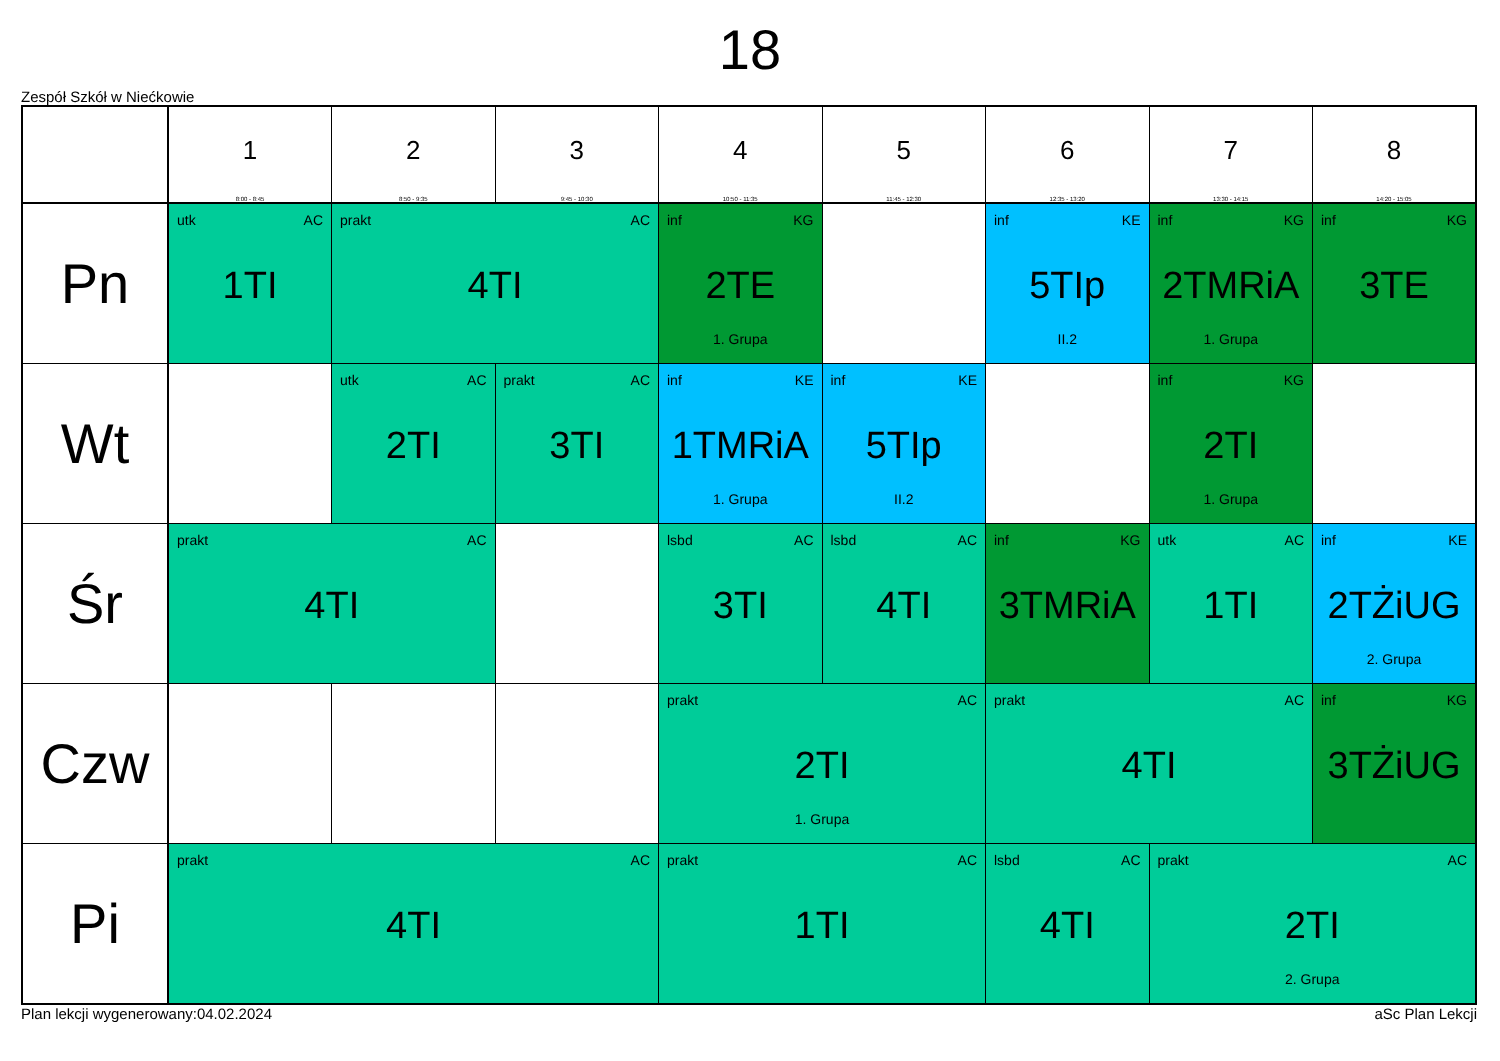18
Zespół Szkół w Niećkowie
| | 1 8:00 - 8:45 | 2 8:50 - 9:35 | 3 9:45 - 10:30 | 4 10:50 - 11:35 | 5 11:45 - 12:30 | 6 12:35 - 13:20 | 7 13:30 - 14:15 | 8 14:20 - 15:05 |
| --- | --- | --- | --- | --- | --- | --- | --- | --- |
| Pn | utk AC 1TI | prakt AC 4TI | | inf KG 2TE 1. Grupa | | inf KE 5TIp II.2 | inf KG 2TMRiA 1. Grupa | inf KG 3TE |
| Wt | | utk AC 2TI | prakt AC 3TI | inf KE 1TMRiA 1. Grupa | inf KE 5TIp II.2 | | inf KG 2TI 1. Grupa | |
| Śr | prakt AC 4TI | | | lsbd AC 3TI | lsbd AC 4TI | inf KG 3TMRiA | utk AC 1TI | inf KE 2TŻiUG 2. Grupa |
| Czw | | | | prakt AC 2TI 1. Grupa | | prakt AC 4TI | | inf KG 3TŻiUG |
| Pi | prakt AC 4TI | | | prakt AC 1TI | | lsbd AC 4TI | prakt AC 2TI 2. Grupa | |
Plan lekcji wygenerowany:04.02.2024 aSc Plan Lekcji